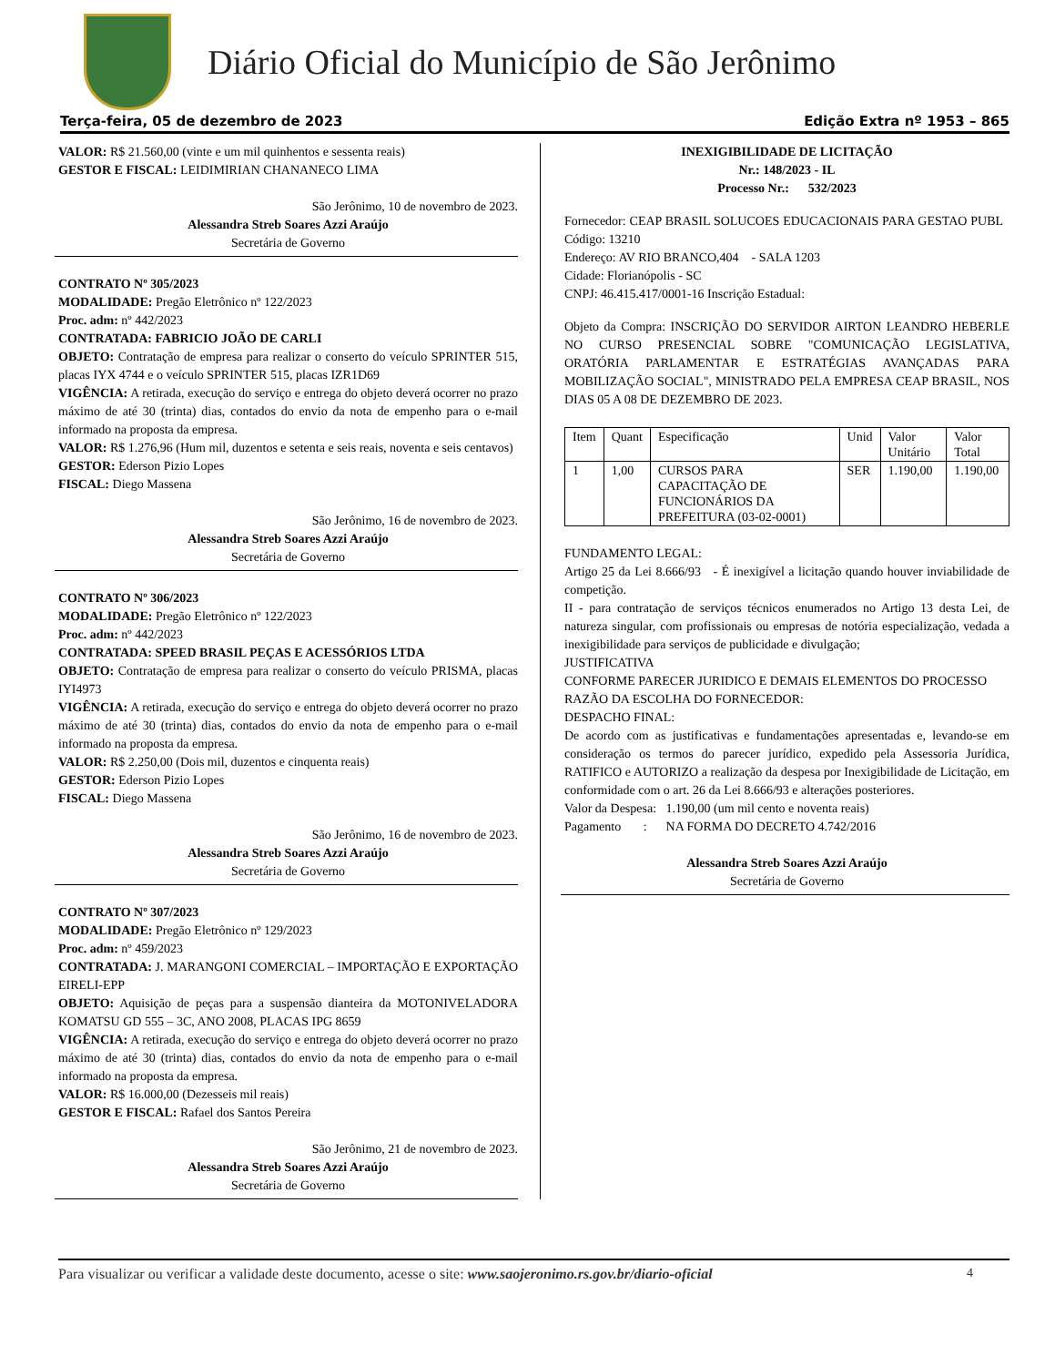Diário Oficial do Município de São Jerônimo
Terça-feira, 05 de dezembro de 2023 Edição Extra nº 1953 – 865
VALOR: R$ 21.560,00 (vinte e um mil quinhentos e sessenta reais)
GESTOR E FISCAL: LEIDIMIRIAN CHANANECO LIMA
São Jerônimo, 10 de novembro de 2023.
Alessandra Streb Soares Azzi Araújo
Secretária de Governo
CONTRATO Nº 305/2023
MODALIDADE: Pregão Eletrônico nº 122/2023
Proc. adm: nº 442/2023
CONTRATADA: FABRICIO JOÃO DE CARLI
OBJETO: Contratação de empresa para realizar o conserto do veículo SPRINTER 515, placas IYX 4744 e o veículo SPRINTER 515, placas IZR1D69
VIGÊNCIA: A retirada, execução do serviço e entrega do objeto deverá ocorrer no prazo máximo de até 30 (trinta) dias, contados do envio da nota de empenho para o e-mail informado na proposta da empresa.
VALOR: R$ 1.276,96 (Hum mil, duzentos e setenta e seis reais, noventa e seis centavos)
GESTOR: Ederson Pizio Lopes
FISCAL: Diego Massena
São Jerônimo, 16 de novembro de 2023.
Alessandra Streb Soares Azzi Araújo
Secretária de Governo
CONTRATO Nº 306/2023
MODALIDADE: Pregão Eletrônico nº 122/2023
Proc. adm: nº 442/2023
CONTRATADA: SPEED BRASIL PEÇAS E ACESSÓRIOS LTDA
OBJETO: Contratação de empresa para realizar o conserto do veículo PRISMA, placas IYI4973
VIGÊNCIA: A retirada, execução do serviço e entrega do objeto deverá ocorrer no prazo máximo de até 30 (trinta) dias, contados do envio da nota de empenho para o e-mail informado na proposta da empresa.
VALOR: R$ 2.250,00 (Dois mil, duzentos e cinquenta reais)
GESTOR: Ederson Pizio Lopes
FISCAL: Diego Massena
São Jerônimo, 16 de novembro de 2023.
Alessandra Streb Soares Azzi Araújo
Secretária de Governo
CONTRATO Nº 307/2023
MODALIDADE: Pregão Eletrônico nº 129/2023
Proc. adm: nº 459/2023
CONTRATADA: J. MARANGONI COMERCIAL – IMPORTAÇÃO E EXPORTAÇÃO EIRELI-EPP
OBJETO: Aquisição de peças para a suspensão dianteira da MOTONIVELADORA KOMATSU GD 555 – 3C, ANO 2008, PLACAS IPG 8659
VIGÊNCIA: A retirada, execução do serviço e entrega do objeto deverá ocorrer no prazo máximo de até 30 (trinta) dias, contados do envio da nota de empenho para o e-mail informado na proposta da empresa.
VALOR: R$ 16.000,00 (Dezesseis mil reais)
GESTOR E FISCAL: Rafael dos Santos Pereira
São Jerônimo, 21 de novembro de 2023.
Alessandra Streb Soares Azzi Araújo
Secretária de Governo
INEXIGIBILIDADE DE LICITAÇÃO
Nr.: 148/2023 - IL
Processo Nr.: 532/2023
Fornecedor: CEAP BRASIL SOLUCOES EDUCACIONAIS PARA GESTAO PUBL Código: 13210
Endereço: AV RIO BRANCO,404 - SALA 1203
Cidade: Florianópolis - SC
CNPJ: 46.415.417/0001-16 Inscrição Estadual:
Objeto da Compra: INSCRIÇÃO DO SERVIDOR AIRTON LEANDRO HEBERLE NO CURSO PRESENCIAL SOBRE "COMUNICAÇÃO LEGISLATIVA, ORATÓRIA PARLAMENTAR E ESTRATÉGIAS AVANÇADAS PARA MOBILIZAÇÃO SOCIAL", MINISTRADO PELA EMPRESA CEAP BRASIL, NOS DIAS 05 A 08 DE DEZEMBRO DE 2023.
| Item | Quant | Especificação | Unid | Valor Unitário | Valor Total |
| --- | --- | --- | --- | --- | --- |
| 1 | 1,00 | CURSOS PARA CAPACITAÇÃO DE FUNCIONÁRIOS DA PREFEITURA (03-02-0001) | SER | 1.190,00 | 1.190,00 |
FUNDAMENTO LEGAL:
Artigo 25 da Lei 8.666/93 - É inexigível a licitação quando houver inviabilidade de competição.
II - para contratação de serviços técnicos enumerados no Artigo 13 desta Lei, de natureza singular, com profissionais ou empresas de notória especialização, vedada a inexigibilidade para serviços de publicidade e divulgação;
JUSTIFICATIVA
CONFORME PARECER JURIDICO E DEMAIS ELEMENTOS DO PROCESSO
RAZÃO DA ESCOLHA DO FORNECEDOR:
DESPACHO FINAL:
De acordo com as justificativas e fundamentações apresentadas e, levando-se em consideração os termos do parecer jurídico, expedido pela Assessoria Jurídica, RATIFICO e AUTORIZO a realização da despesa por Inexigibilidade de Licitação, em conformidade com o art. 26 da Lei 8.666/93 e alterações posteriores.
Valor da Despesa: 1.190,00 (um mil cento e noventa reais)
Pagamento : NA FORMA DO DECRETO 4.742/2016
Alessandra Streb Soares Azzi Araújo
Secretária de Governo
Para visualizar ou verificar a validade deste documento, acesse o site: www.saojeronimo.rs.gov.br/diario-oficial 4